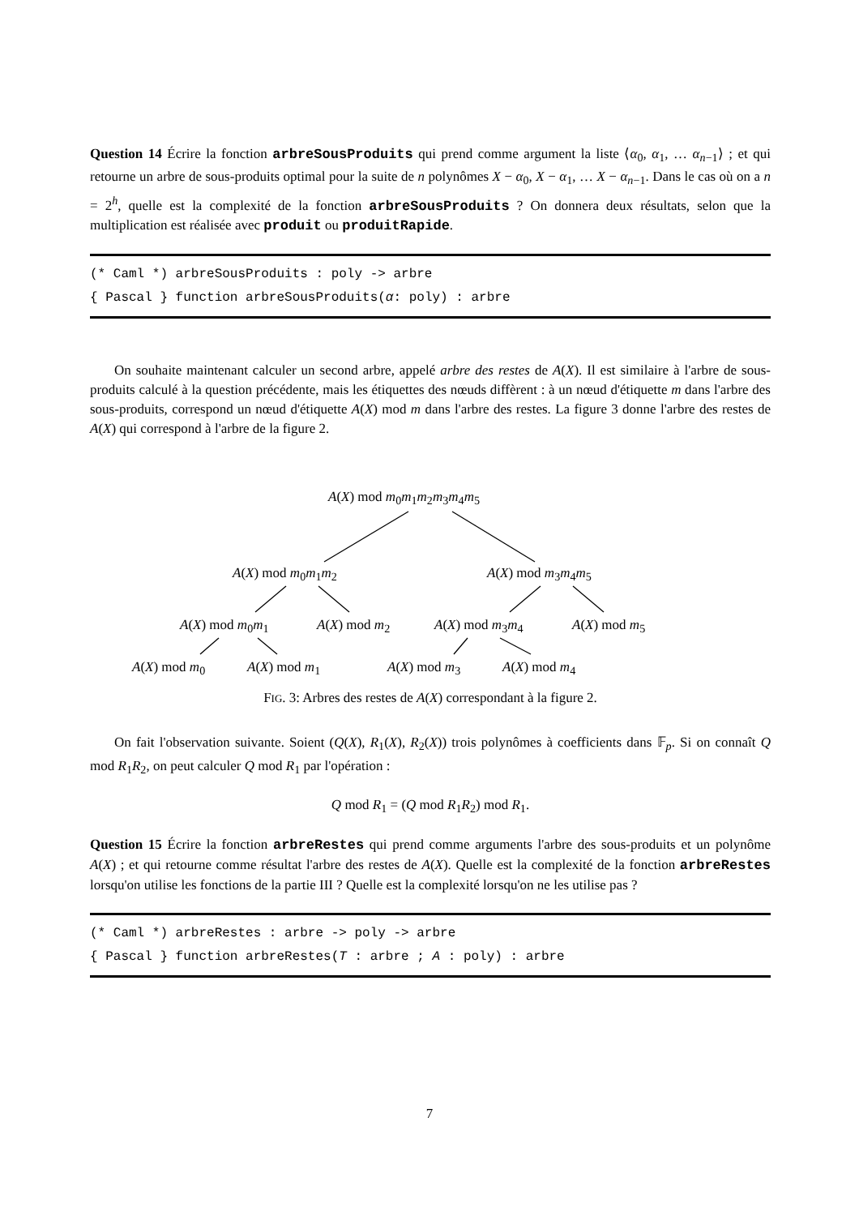Question 14 Écrire la fonction arbreSousProduits qui prend comme argument la liste ⟨α<sub>0</sub>, α<sub>1</sub>, … α<sub>n−1</sub>⟩ ; et qui retourne un arbre de sous-produits optimal pour la suite de n polynômes X − α<sub>0</sub>, X − α<sub>1</sub>, … X − α<sub>n−1</sub>. Dans le cas où on a n = 2<sup>h</sup>, quelle est la complexité de la fonction arbreSousProduits ? On donnera deux résultats, selon que la multiplication est réalisée avec produit ou produitRapide.
(* Caml *) arbreSousProduits : poly -> arbre
{ Pascal } function arbreSousProduits(α: poly) : arbre
On souhaite maintenant calculer un second arbre, appelé arbre des restes de A(X). Il est similaire à l'arbre de sous-produits calculé à la question précédente, mais les étiquettes des nœuds diffèrent : à un nœud d'étiquette m dans l'arbre des sous-produits, correspond un nœud d'étiquette A(X) mod m dans l'arbre des restes. La figure 3 donne l'arbre des restes de A(X) qui correspond à l'arbre de la figure 2.
A(X) mod m<sub>0</sub>m<sub>1</sub>m<sub>2</sub>m<sub>3</sub>m<sub>4</sub>m<sub>5</sub>
A(X) mod m<sub>0</sub>m<sub>1</sub>m<sub>2</sub> A(X) mod m<sub>3</sub>m<sub>4</sub>m<sub>5</sub>
A(X) mod m<sub>0</sub>m<sub>1</sub> A(X) mod m<sub>2</sub> A(X) mod m<sub>3</sub>m<sub>4</sub> A(X) mod m<sub>5</sub>
A(X) mod m<sub>0</sub> A(X) mod m<sub>1</sub> A(X) mod m<sub>3</sub> A(X) mod m<sub>4</sub>
FIG. 3: Arbres des restes de A(X) correspondant à la figure 2.
On fait l'observation suivante. Soient (Q(X), R<sub>1</sub>(X), R<sub>2</sub>(X)) trois polynômes à coefficients dans 𝔽<sub>p</sub>. Si on connaît Q mod R<sub>1</sub>R<sub>2</sub>, on peut calculer Q mod R<sub>1</sub> par l'opération :
Q mod R<sub>1</sub> = (Q mod R<sub>1</sub>R<sub>2</sub>) mod R<sub>1</sub>.
Question 15 Écrire la fonction arbreRestes qui prend comme arguments l'arbre des sous-produits et un polynôme A(X) ; et qui retourne comme résultat l'arbre des restes de A(X). Quelle est la complexité de la fonction arbreRestes lorsqu'on utilise les fonctions de la partie III ? Quelle est la complexité lorsqu'on ne les utilise pas ?
(* Caml *) arbreRestes : arbre -> poly -> arbre
{ Pascal } function arbreRestes(T : arbre ; A : poly) : arbre
7